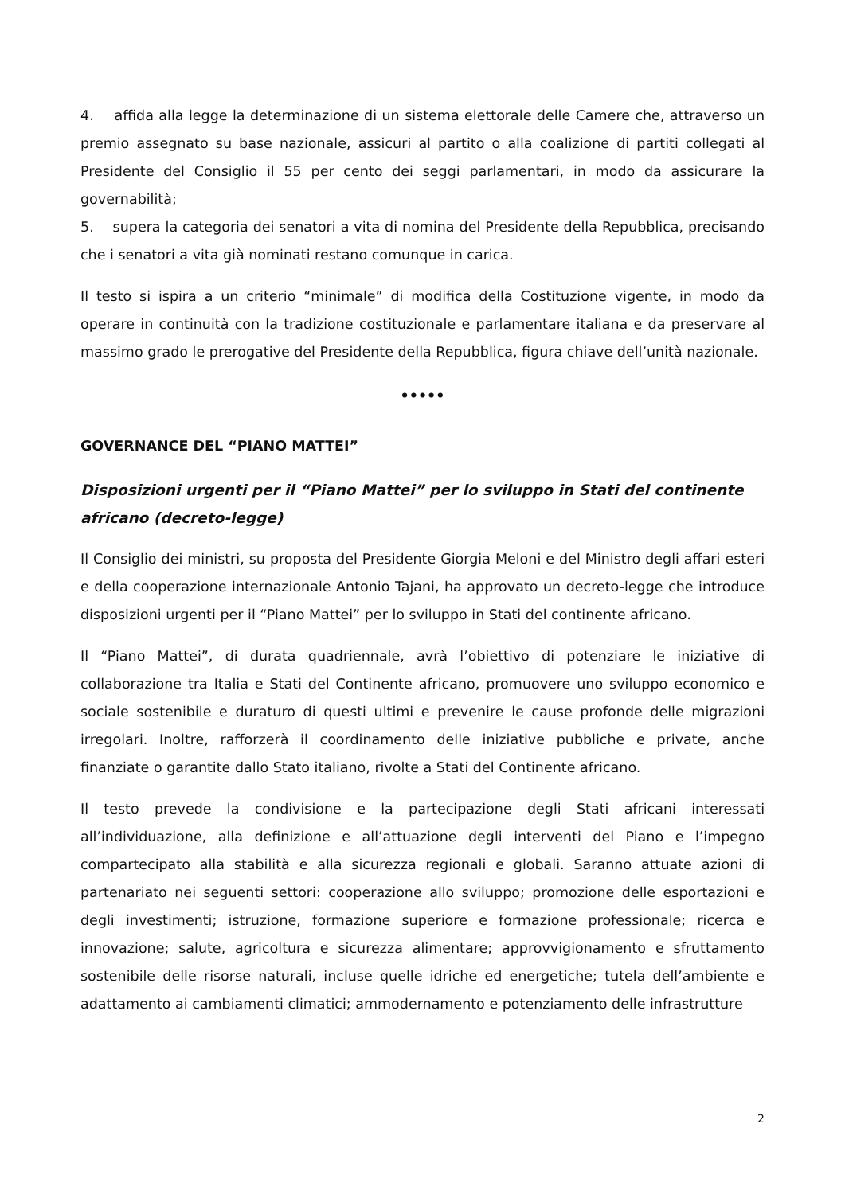4. affida alla legge la determinazione di un sistema elettorale delle Camere che, attraverso un premio assegnato su base nazionale, assicuri al partito o alla coalizione di partiti collegati al Presidente del Consiglio il 55 per cento dei seggi parlamentari, in modo da assicurare la governabilità;
5. supera la categoria dei senatori a vita di nomina del Presidente della Repubblica, precisando che i senatori a vita già nominati restano comunque in carica.
Il testo si ispira a un criterio “minimale” di modifica della Costituzione vigente, in modo da operare in continuità con la tradizione costituzionale e parlamentare italiana e da preservare al massimo grado le prerogative del Presidente della Repubblica, figura chiave dell’unità nazionale.
•••••
GOVERNANCE DEL “PIANO MATTEI”
Disposizioni urgenti per il “Piano Mattei” per lo sviluppo in Stati del continente africano (decreto-legge)
Il Consiglio dei ministri, su proposta del Presidente Giorgia Meloni e del Ministro degli affari esteri e della cooperazione internazionale Antonio Tajani, ha approvato un decreto-legge che introduce disposizioni urgenti per il “Piano Mattei” per lo sviluppo in Stati del continente africano.
Il “Piano Mattei”, di durata quadriennale, avrà l’obiettivo di potenziare le iniziative di collaborazione tra Italia e Stati del Continente africano, promuovere uno sviluppo economico e sociale sostenibile e duraturo di questi ultimi e prevenire le cause profonde delle migrazioni irregolari. Inoltre, rafforzerà il coordinamento delle iniziative pubbliche e private, anche finanziate o garantite dallo Stato italiano, rivolte a Stati del Continente africano.
Il testo prevede la condivisione e la partecipazione degli Stati africani interessati all’individuazione, alla definizione e all’attuazione degli interventi del Piano e l’impegno compartecipato alla stabilità e alla sicurezza regionali e globali. Saranno attuate azioni di partenariato nei seguenti settori: cooperazione allo sviluppo; promozione delle esportazioni e degli investimenti; istruzione, formazione superiore e formazione professionale; ricerca e innovazione; salute, agricoltura e sicurezza alimentare; approvvigionamento e sfruttamento sostenibile delle risorse naturali, incluse quelle idriche ed energetiche; tutela dell’ambiente e adattamento ai cambiamenti climatici; ammodernamento e potenziamento delle infrastrutture
2